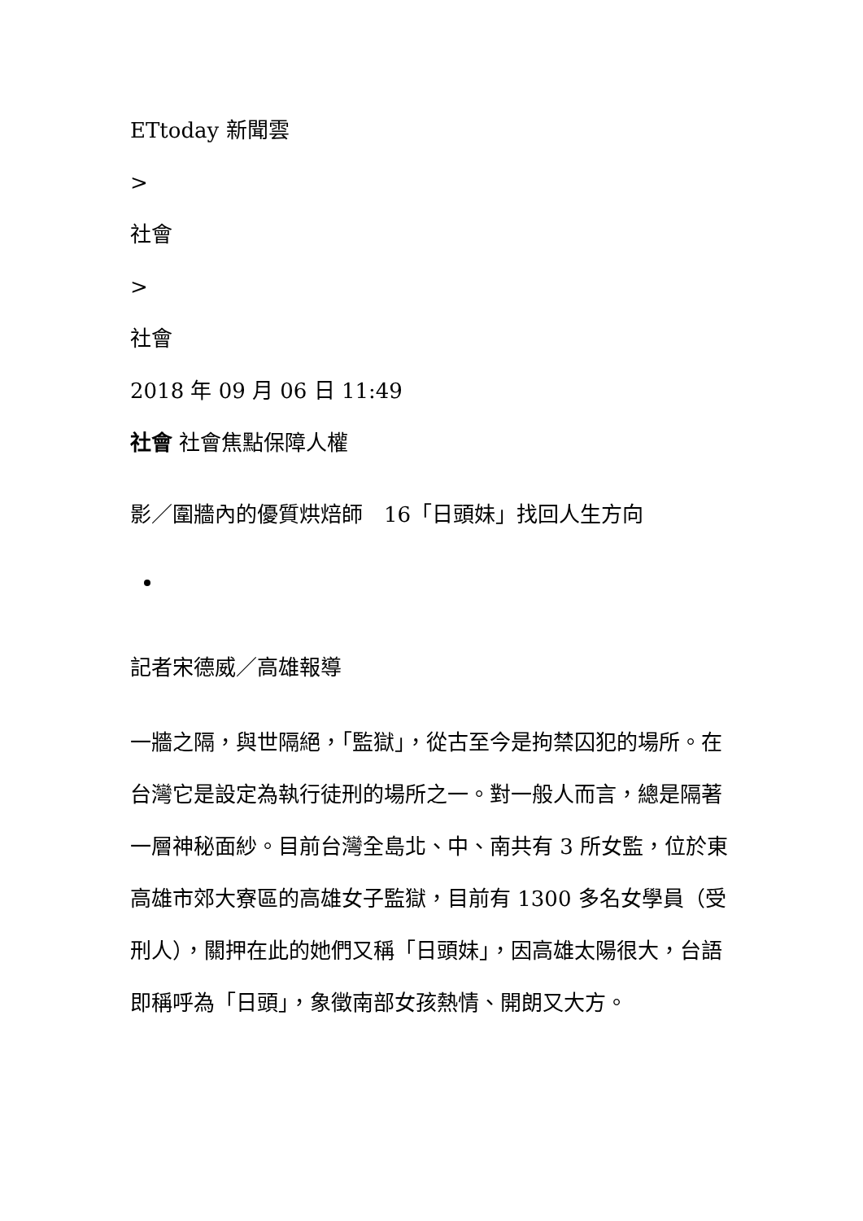ETtoday 新聞雲
>
社會
>
社會
2018 年 09 月 06 日 11:49
社會 社會焦點保障人權
影／圍牆內的優質烘焙師　16「日頭妹」找回人生方向
記者宋德威／高雄報導
一牆之隔，與世隔絕，「監獄」，從古至今是拘禁囚犯的場所。在台灣它是設定為執行徒刑的場所之一。對一般人而言，總是隔著一層神秘面紗。目前台灣全島北、中、南共有 3 所女監，位於東高雄市郊大寮區的高雄女子監獄，目前有 1300 多名女學員（受刑人），關押在此的她們又稱「日頭妹」，因高雄太陽很大，台語即稱呼為「日頭」，象徵南部女孩熱情、開朗又大方。